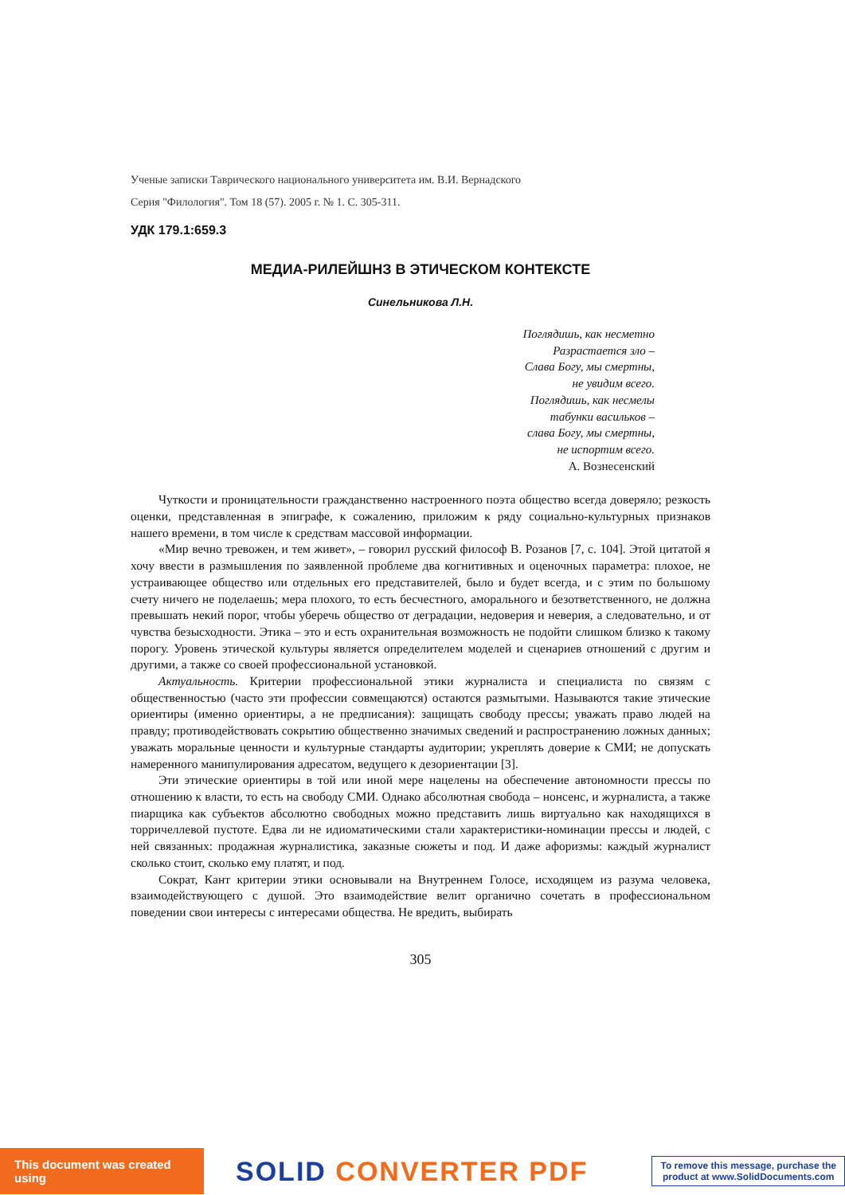Ученые записки Таврического национального университета им. В.И. Вернадского
Серия "Филология". Том 18 (57). 2005 г. № 1. С. 305-311.
УДК 179.1:659.3
МЕДИА-РИЛЕЙШНЗ В ЭТИЧЕСКОМ КОНТЕКСТЕ
Синельникова Л.Н.
Поглядишь, как несметно
Разрастается зло –
Слава Богу, мы смертны,
не увидим всего.
Поглядишь, как несмелы
табунки васильков –
слава Богу, мы смертны,
не испортим всего.
А. Вознесенский
Чуткости и проницательности гражданственно настроенного поэта общество всегда доверяло; резкость оценки, представленная в эпиграфе, к сожалению, приложим к ряду социально-культурных признаков нашего времени, в том числе к средствам массовой информации.
«Мир вечно тревожен, и тем живет», – говорил русский философ В. Розанов [7, с. 104]. Этой цитатой я хочу ввести в размышления по заявленной проблеме два когнитивных и оценочных параметра: плохое, не устраивающее общество или отдельных его представителей, было и будет всегда, и с этим по большому счету ничего не поделаешь; мера плохого, то есть бесчестного, аморального и безответственного, не должна превышать некий порог, чтобы уберечь общество от деградации, недоверия и неверия, а следовательно, и от чувства безысходности. Этика – это и есть охранительная возможность не подойти слишком близко к такому порогу. Уровень этической культуры является определителем моделей и сценариев отношений с другим и другими, а также со своей профессиональной установкой.
Актуальность. Критерии профессиональной этики журналиста и специалиста по связям с общественностью (часто эти профессии совмещаются) остаются размытыми. Называются такие этические ориентиры (именно ориентиры, а не предписания): защищать свободу прессы; уважать право людей на правду; противодействовать сокрытию общественно значимых сведений и распространению ложных данных; уважать моральные ценности и культурные стандарты аудитории; укреплять доверие к СМИ; не допускать намеренного манипулирования адресатом, ведущего к дезориентации [3].
Эти этические ориентиры в той или иной мере нацелены на обеспечение автономности прессы по отношению к власти, то есть на свободу СМИ. Однако абсолютная свобода – нонсенс, и журналиста, а также пиарщика как субъектов абсолютно свободных можно представить лишь виртуально как находящихся в торричеллевой пустоте. Едва ли не идиоматическими стали характеристики-номинации прессы и людей, с ней связанных: продажная журналистика, заказные сюжеты и под. И даже афоризмы: каждый журналист сколько стоит, сколько ему платят, и под.
Сократ, Кант критерии этики основывали на Внутреннем Голосе, исходящем из разума человека, взаимодействующего с душой. Это взаимодействие велит органично сочетать в профессиональном поведении свои интересы с интересами общества. Не вредить, выбирать
305
This document was created using
SOLID CONVERTER PDF
To remove this message, purchase the
product at www.SolidDocuments.com